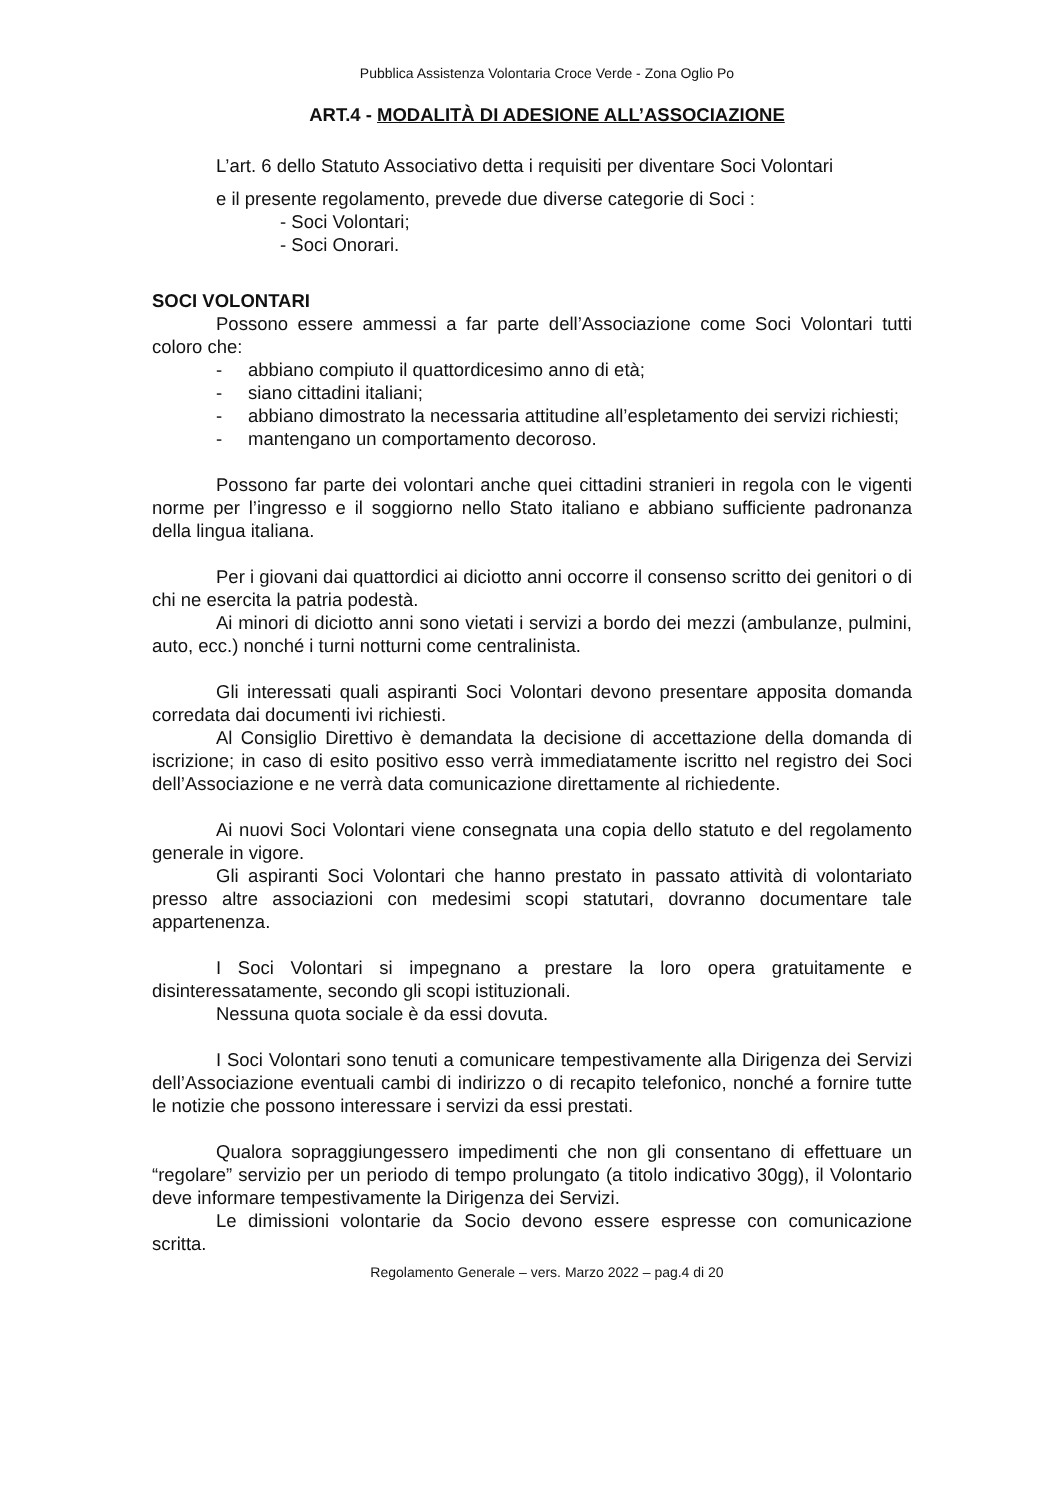Pubblica Assistenza Volontaria Croce Verde - Zona Oglio Po
ART.4 - MODALITÀ DI ADESIONE ALL’ASSOCIAZIONE
L’art. 6 dello Statuto Associativo detta i requisiti per diventare Soci Volontari
e il presente regolamento, prevede due diverse categorie di Soci :
- Soci Volontari;
- Soci Onorari.
SOCI VOLONTARI
Possono essere ammessi a far parte dell’Associazione come Soci Volontari tutti coloro che:
- abbiano compiuto il quattordicesimo anno di età;
- siano cittadini italiani;
- abbiano dimostrato la necessaria attitudine all’espletamento dei servizi richiesti;
- mantengano un comportamento decoroso.
Possono far parte dei volontari anche quei cittadini stranieri in regola con le vigenti norme per l’ingresso e il soggiorno nello Stato italiano e abbiano sufficiente padronanza della lingua italiana.
Per i giovani dai quattordici ai diciotto anni occorre il consenso scritto dei genitori o di chi ne esercita la patria podestà.
Ai minori di diciotto anni sono vietati i servizi a bordo dei mezzi (ambulanze, pulmini, auto, ecc.) nonché i turni notturni come centralinista.
Gli interessati quali aspiranti Soci Volontari devono presentare apposita domanda corredata dai documenti ivi richiesti.
Al Consiglio Direttivo è demandata la decisione di accettazione della domanda di iscrizione; in caso di esito positivo esso verrà immediatamente iscritto nel registro dei Soci dell’Associazione e ne verrà data comunicazione direttamente al richiedente.
Ai nuovi Soci Volontari viene consegnata una copia dello statuto e del regolamento generale in vigore.
Gli aspiranti Soci Volontari che hanno prestato in passato attività di volontariato presso altre associazioni con medesimi scopi statutari, dovranno documentare tale appartenenza.
I Soci Volontari si impegnano a prestare la loro opera gratuitamente e disinteressatamente, secondo gli scopi istituzionali.
Nessuna quota sociale è da essi dovuta.
I Soci Volontari sono tenuti a comunicare tempestivamente alla Dirigenza dei Servizi dell’Associazione eventuali cambi di indirizzo o di recapito telefonico, nonché a fornire tutte le notizie che possono interessare i servizi da essi prestati.
Qualora sopraggiungessero impedimenti che non gli consentano di effettuare un “regolare” servizio per un periodo di tempo prolungato (a titolo indicativo 30gg), il Volontario deve informare tempestivamente la Dirigenza dei Servizi.
Le dimissioni volontarie da Socio devono essere espresse con comunicazione scritta.
Regolamento Generale – vers. Marzo 2022 – pag.4 di 20